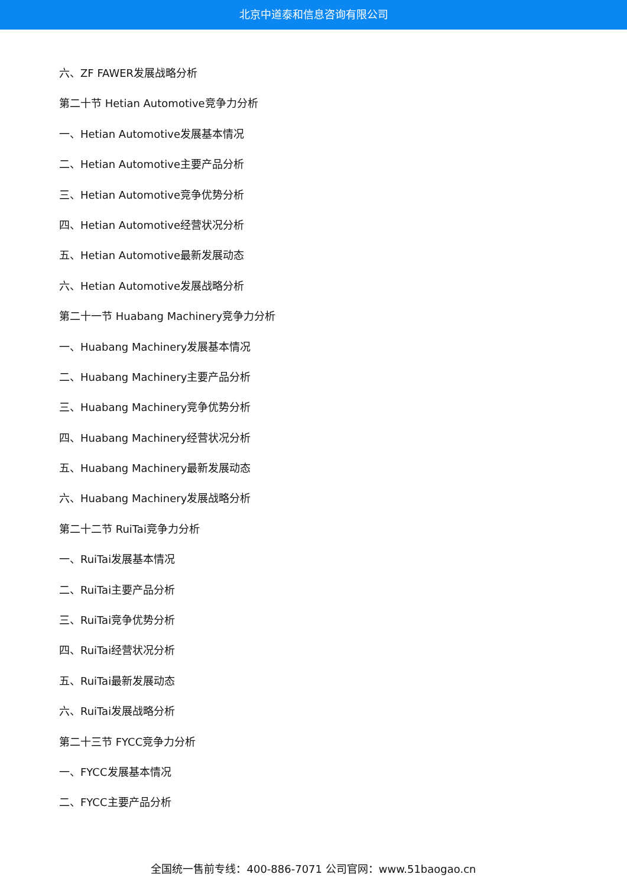北京中道泰和信息咨询有限公司
六、ZF FAWER发展战略分析
第二十节 Hetian Automotive竞争力分析
一、Hetian Automotive发展基本情况
二、Hetian Automotive主要产品分析
三、Hetian Automotive竞争优势分析
四、Hetian Automotive经营状况分析
五、Hetian Automotive最新发展动态
六、Hetian Automotive发展战略分析
第二十一节 Huabang Machinery竞争力分析
一、Huabang Machinery发展基本情况
二、Huabang Machinery主要产品分析
三、Huabang Machinery竞争优势分析
四、Huabang Machinery经营状况分析
五、Huabang Machinery最新发展动态
六、Huabang Machinery发展战略分析
第二十二节 RuiTai竞争力分析
一、RuiTai发展基本情况
二、RuiTai主要产品分析
三、RuiTai竞争优势分析
四、RuiTai经营状况分析
五、RuiTai最新发展动态
六、RuiTai发展战略分析
第二十三节 FYCC竞争力分析
一、FYCC发展基本情况
二、FYCC主要产品分析
全国统一售前专线：400-886-7071 公司官网：www.51baogao.cn